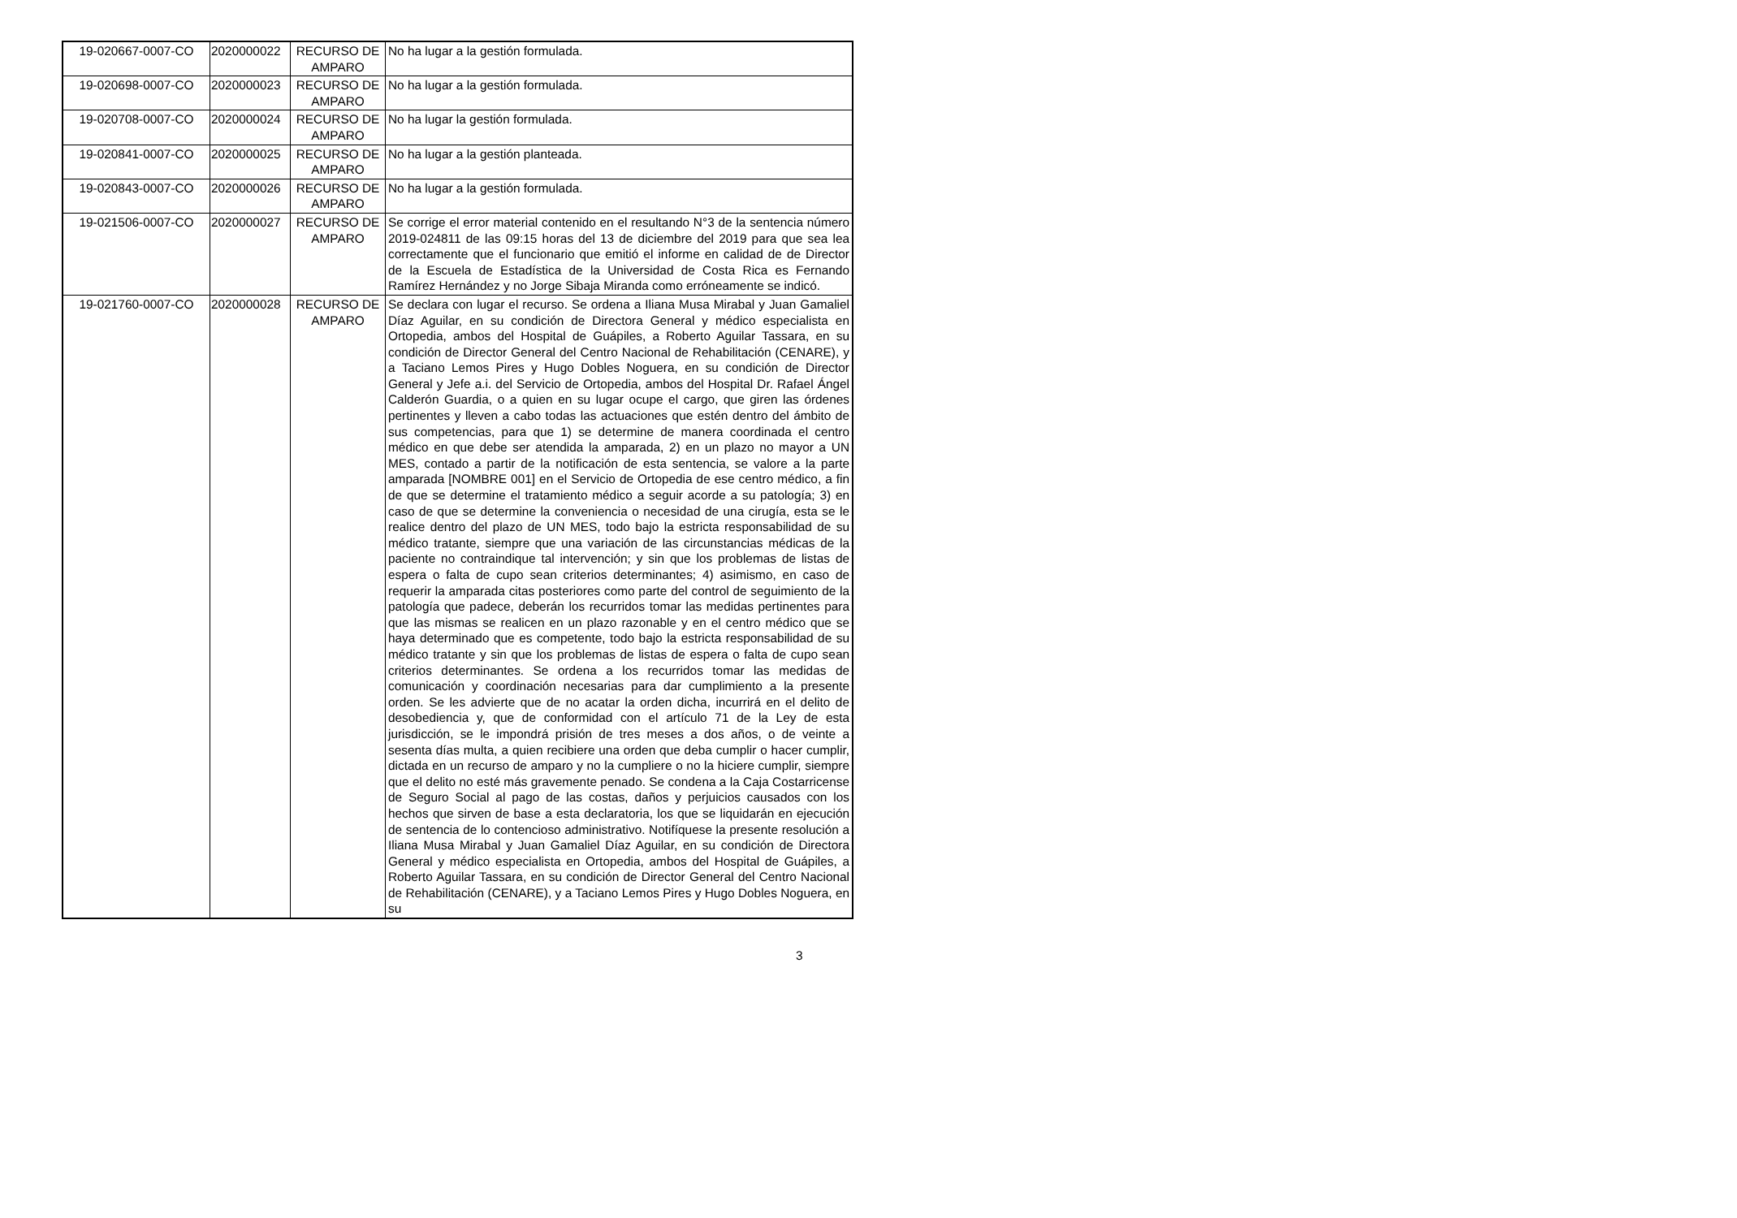| 19-020667-0007-CO | 2020000022 | RECURSO DE AMPARO | No ha lugar a la gestión formulada. |
| 19-020698-0007-CO | 2020000023 | RECURSO DE AMPARO | No ha lugar a la gestión formulada. |
| 19-020708-0007-CO | 2020000024 | RECURSO DE AMPARO | No ha lugar la gestión formulada. |
| 19-020841-0007-CO | 2020000025 | RECURSO DE AMPARO | No ha lugar a la gestión planteada. |
| 19-020843-0007-CO | 2020000026 | RECURSO DE AMPARO | No ha lugar a la gestión formulada. |
| 19-021506-0007-CO | 2020000027 | RECURSO DE AMPARO | Se corrige el error material contenido en el resultando N°3 de la sentencia número 2019-024811 de las 09:15 horas del 13 de diciembre del 2019 para que sea lea correctamente que el funcionario que emitió el informe en calidad de de Director de la Escuela de Estadística de la Universidad de Costa Rica es Fernando Ramírez Hernández y no Jorge Sibaja Miranda como erróneamente se indicó. |
| 19-021760-0007-CO | 2020000028 | RECURSO DE AMPARO | Se declara con lugar el recurso. Se ordena a Iliana Musa Mirabal y Juan Gamaliel Díaz Aguilar, en su condición de Directora General y médico especialista en Ortopedia, ambos del Hospital de Guápiles, a Roberto Aguilar Tassara, en su condición de Director General del Centro Nacional de Rehabilitación (CENARE), y a Taciano Lemos Pires y Hugo Dobles Noguera, en su condición de Director General y Jefe a.i. del Servicio de Ortopedia, ambos del Hospital Dr. Rafael Ángel Calderón Guardia, o a quien en su lugar ocupe el cargo, que giren las órdenes pertinentes y lleven a cabo todas las actuaciones que estén dentro del ámbito de sus competencias, para que 1) se determine de manera coordinada el centro médico en que debe ser atendida la amparada, 2) en un plazo no mayor a UN MES, contado a partir de la notificación de esta sentencia, se valore a la parte amparada [NOMBRE 001] en el Servicio de Ortopedia de ese centro médico, a fin de que se determine el tratamiento médico a seguir acorde a su patología; 3) en caso de que se determine la conveniencia o necesidad de una cirugía, esta se le realice dentro del plazo de UN MES, todo bajo la estricta responsabilidad de su médico tratante, siempre que una variación de las circunstancias médicas de la paciente no contraindique tal intervención; y sin que los problemas de listas de espera o falta de cupo sean criterios determinantes; 4) asimismo, en caso de requerir la amparada citas posteriores como parte del control de seguimiento de la patología que padece, deberán los recurridos tomar las medidas pertinentes para que las mismas se realicen en un plazo razonable y en el centro médico que se haya determinado que es competente, todo bajo la estricta responsabilidad de su médico tratante y sin que los problemas de listas de espera o falta de cupo sean criterios determinantes. Se ordena a los recurridos tomar las medidas de comunicación y coordinación necesarias para dar cumplimiento a la presente orden. Se les advierte que de no acatar la orden dicha, incurrirá en el delito de desobediencia y, que de conformidad con el artículo 71 de la Ley de esta jurisdicción, se le impondrá prisión de tres meses a dos años, o de veinte a sesenta días multa, a quien recibiere una orden que deba cumplir o hacer cumplir, dictada en un recurso de amparo y no la cumpliere o no la hiciere cumplir, siempre que el delito no esté más gravemente penado. Se condena a la Caja Costarricense de Seguro Social al pago de las costas, daños y perjuicios causados con los hechos que sirven de base a esta declaratoria, los que se liquidarán en ejecución de sentencia de lo contencioso administrativo. Notifíquese la presente resolución a Iliana Musa Mirabal y Juan Gamaliel Díaz Aguilar, en su condición de Directora General y médico especialista en Ortopedia, ambos del Hospital de Guápiles, a Roberto Aguilar Tassara, en su condición de Director General del Centro Nacional de Rehabilitación (CENARE), y a Taciano Lemos Pires y Hugo Dobles Noguera, en su |
3